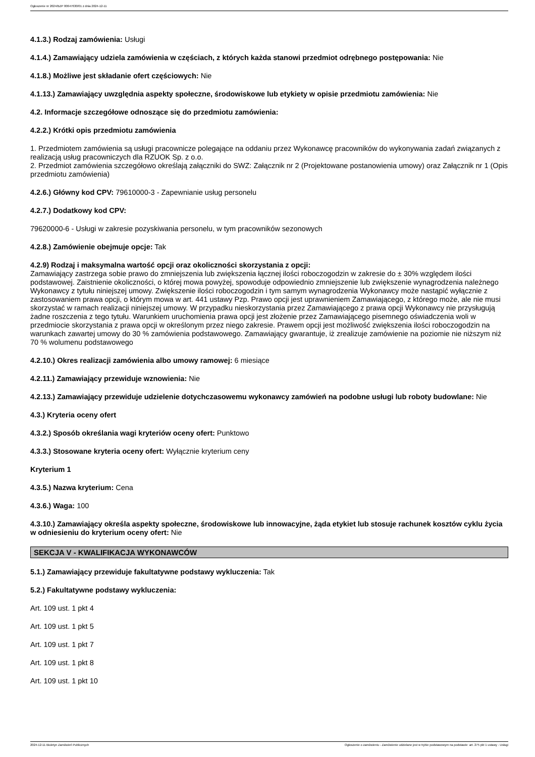Ogłoszenie nr 2024/BZP 00647630/01 z dnia 2024-12-11
4.1.3.) Rodzaj zamówienia: Usługi
4.1.4.) Zamawiający udziela zamówienia w częściach, z których każda stanowi przedmiot odrębnego postępowania: Nie
4.1.8.) Możliwe jest składanie ofert częściowych: Nie
4.1.13.) Zamawiający uwzględnia aspekty społeczne, środowiskowe lub etykiety w opisie przedmiotu zamówienia: Nie
4.2. Informacje szczegółowe odnoszące się do przedmiotu zamówienia:
4.2.2.) Krótki opis przedmiotu zamówienia
1. Przedmiotem zamówienia są usługi pracownicze polegające na oddaniu przez Wykonawcę pracowników do wykonywania zadań związanych z realizacją usług pracowniczych dla RZUOK Sp. z o.o.
2. Przedmiot zamówienia szczegółowo określają załączniki do SWZ: Załącznik nr 2 (Projektowane postanowienia umowy) oraz Załącznik nr 1 (Opis przedmiotu zamówienia)
4.2.6.) Główny kod CPV: 79610000-3 - Zapewnianie usług personelu
4.2.7.) Dodatkowy kod CPV:
79620000-6 - Usługi w zakresie pozyskiwania personelu, w tym pracowników sezonowych
4.2.8.) Zamówienie obejmuje opcje: Tak
4.2.9) Rodzaj i maksymalna wartość opcji oraz okoliczności skorzystania z opcji:
Zamawiający zastrzega sobie prawo do zmniejszenia lub zwiększenia łącznej ilości roboczogodzin w zakresie do ± 30% względem ilości podstawowej. Zaistnienie okoliczności, o której mowa powyżej, spowoduje odpowiednio zmniejszenie lub zwiększenie wynagrodzenia należnego Wykonawcy z tytułu niniejszej umowy. Zwiększenie ilości roboczogodzin i tym samym wynagrodzenia Wykonawcy może nastąpić wyłącznie z zastosowaniem prawa opcji, o którym mowa w art. 441 ustawy Pzp. Prawo opcji jest uprawnieniem Zamawiającego, z którego może, ale nie musi skorzystać w ramach realizacji niniejszej umowy. W przypadku nieskorzystania przez Zamawiającego z prawa opcji Wykonawcy nie przysługują żadne roszczenia z tego tytułu. Warunkiem uruchomienia prawa opcji jest złożenie przez Zamawiającego pisemnego oświadczenia woli w przedmiocie skorzystania z prawa opcji w określonym przez niego zakresie. Prawem opcji jest możliwość zwiększenia ilości roboczogodzin na warunkach zawartej umowy do 30 % zamówienia podstawowego. Zamawiający gwarantuje, iż zrealizuje zamówienie na poziomie nie niższym niż 70 % wolumenu podstawowego
4.2.10.) Okres realizacji zamówienia albo umowy ramowej: 6 miesiące
4.2.11.) Zamawiający przewiduje wznowienia: Nie
4.2.13.) Zamawiający przewiduje udzielenie dotychczasowemu wykonawcy zamówień na podobne usługi lub roboty budowlane: Nie
4.3.) Kryteria oceny ofert
4.3.2.) Sposób określania wagi kryteriów oceny ofert: Punktowo
4.3.3.) Stosowane kryteria oceny ofert: Wyłącznie kryterium ceny
Kryterium 1
4.3.5.) Nazwa kryterium: Cena
4.3.6.) Waga: 100
4.3.10.) Zamawiający określa aspekty społeczne, środowiskowe lub innowacyjne, żąda etykiet lub stosuje rachunek kosztów cyklu życia w odniesieniu do kryterium oceny ofert: Nie
SEKCJA V - KWALIFIKACJA WYKONAWCÓW
5.1.) Zamawiający przewiduje fakultatywne podstawy wykluczenia: Tak
5.2.) Fakultatywne podstawy wykluczenia:
Art. 109 ust. 1 pkt 4
Art. 109 ust. 1 pkt 5
Art. 109 ust. 1 pkt 7
Art. 109 ust. 1 pkt 8
Art. 109 ust. 1 pkt 10
2024-12-11 Biuletyn Zamówień Publicznych Ogłoszenie o zamówieniu - Zamówienie udzielane jest w trybie podstawowym na podstawie: art. 275 pkt 1 ustawy - Usługi